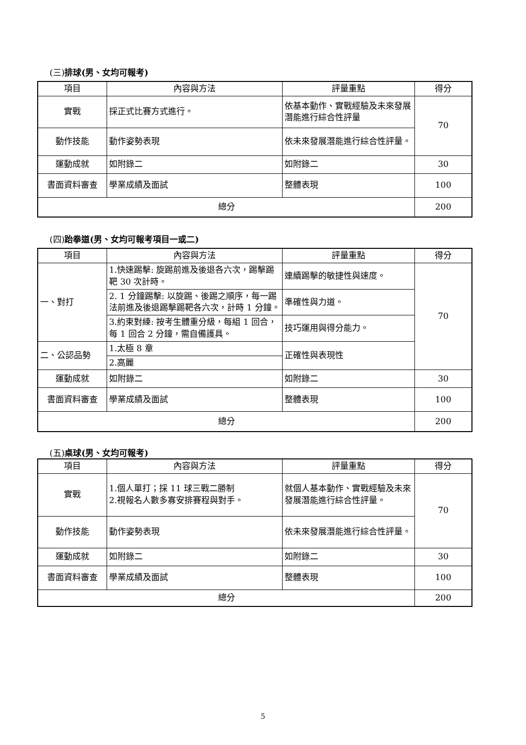(三) 排球(男、女均可報考)
| 項目 | 內容與方法 | 評量重點 | 得分 |
| --- | --- | --- | --- |
| 實戰 | 採正式比賽方式進行。 | 依基本動作、實戰經驗及未來發展潛能進行綜合性評量 | 70 |
| 動作技能 | 動作姿勢表現 | 依未來發展潛能進行綜合性評量。 | |
| 運動成就 | 如附錄二 | 如附錄二 | 30 |
| 書面資料審查 | 學業成績及面試 | 整體表現 | 100 |
| 總分 | | | 200 |
(四) 跆拳道(男、女均可報考項目一或二)
| 項目 | 內容與方法 | 評量重點 | 得分 |
| --- | --- | --- | --- |
| 一、對打 | 1.快速踢擊: 旋踢前進及後退各六次，踢擊踢靶 30 次計時。 | 連續踢擊的敏捷性與速度。 | 70 |
| | 2. 1 分鐘踢擊: 以旋踢、後踢之順序，每一踢法前進及後退踢擊踢靶各六次，計時 1 分鐘。 | 準確性與力道。 | |
| | 3.約束對練: 按考生體重分級，每組 1 回合，每 1 回合 2 分鐘，需自備護具。 | 技巧運用與得分能力。 | |
| 二、公認品勢 | 1.太極 8 章 | 正確性與表現性 | |
| | 2.高麗 | | |
| 運動成就 | 如附錄二 | 如附錄二 | 30 |
| 書面資料審查 | 學業成績及面試 | 整體表現 | 100 |
| 總分 | | | 200 |
(五) 桌球(男、女均可報考)
| 項目 | 內容與方法 | 評量重點 | 得分 |
| --- | --- | --- | --- |
| 實戰 | 1.個人單打；採 11 球三戰二勝制 2.視報名人數多寡安排賽程與對手。 | 就個人基本動作、實戰經驗及未來發展潛能進行綜合性評量。 | 70 |
| 動作技能 | 動作姿勢表現 | 依未來發展潛能進行綜合性評量。 | |
| 運動成就 | 如附錄二 | 如附錄二 | 30 |
| 書面資料審查 | 學業成績及面試 | 整體表現 | 100 |
| 總分 | | | 200 |
5